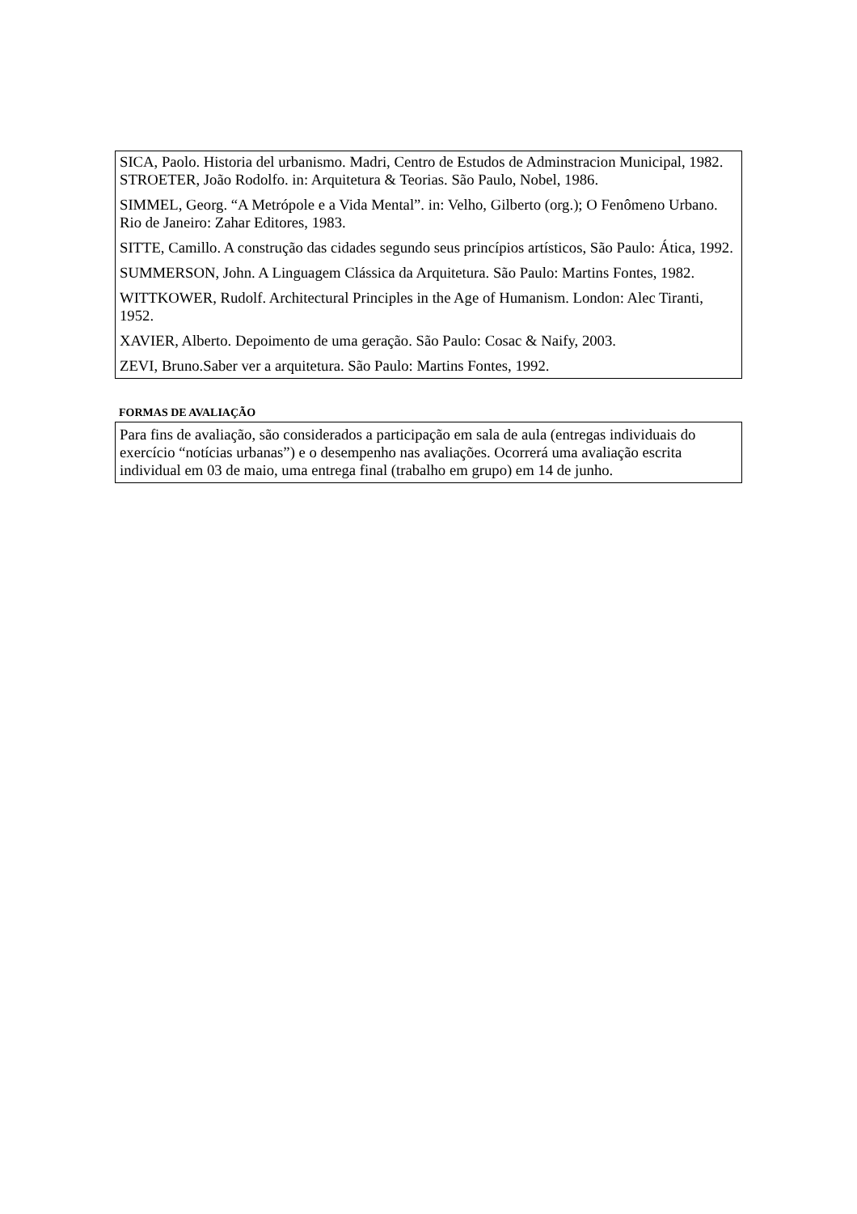SICA, Paolo. Historia del urbanismo. Madri, Centro de Estudos de Adminstracion Municipal, 1982. STROETER, João Rodolfo. in: Arquitetura & Teorias. São Paulo, Nobel, 1986.
SIMMEL, Georg. “A Metrópole e a Vida Mental”. in: Velho, Gilberto (org.); O Fenômeno Urbano. Rio de Janeiro: Zahar Editores, 1983.
SITTE, Camillo. A construção das cidades segundo seus princípios artísticos, São Paulo: Ática, 1992.
SUMMERSON, John. A Linguagem Clássica da Arquitetura. São Paulo: Martins Fontes, 1982.
WITTKOWER, Rudolf. Architectural Principles in the Age of Humanism. London: Alec Tiranti, 1952.
XAVIER, Alberto. Depoimento de uma geração. São Paulo: Cosac & Naify, 2003.
ZEVI, Bruno.Saber ver a arquitetura. São Paulo: Martins Fontes, 1992.
FORMAS DE AVALIAÇÃO
Para fins de avaliação, são considerados a participação em sala de aula (entregas individuais do exercício “notícias urbanas”) e o desempenho nas avaliações. Ocorrerá uma avaliação escrita individual em 03 de maio, uma entrega final (trabalho em grupo) em 14 de junho.